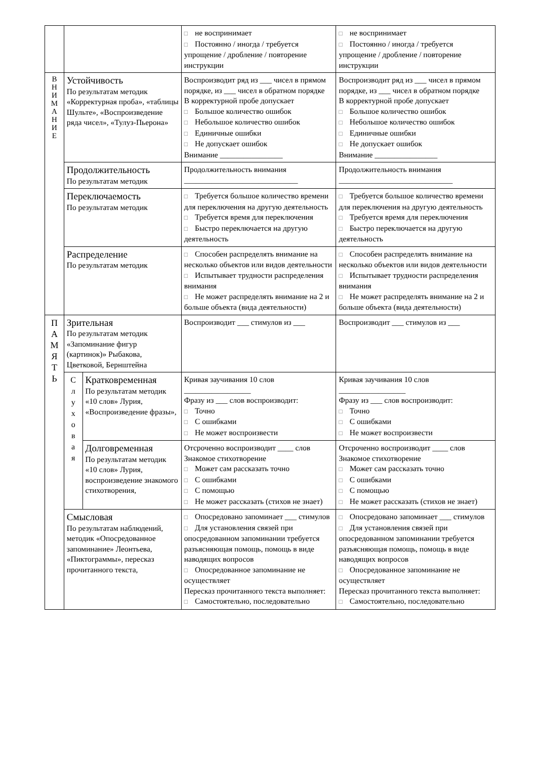| | | | □ не воспринимает □ Постоянно / иногда / требуется упрощение / дробление / повторение инструкции | □ не воспринимает □ Постоянно / иногда / требуется упрощение / дробление / повторение инструкции |
| В Н И М А Н И Е | Устойчивость По результатам методик «Корректурная проба», «таблицы Шульте», «Воспроизведение ряда чисел», «Тулуз-Пьерона» | | Воспроизводит ряд из ___ чисел в прямом порядке, из ___ чисел в обратном порядке В корректурной пробе допускает □ Большое количество ошибок □ Небольшое количество ошибок □ Единичные ошибки □ Не допускает ошибок Внимание ________________ | Воспроизводит ряд из ___ чисел в прямом порядке, из ___ чисел в обратном порядке В корректурной пробе допускает □ Большое количество ошибок □ Небольшое количество ошибок □ Единичные ошибки □ Не допускает ошибок Внимание ________________ |
| | Продолжительность По результатам методик | | Продолжительность внимания _____________________________ | Продолжительность внимания _____________________________ |
| | Переключаемость По результатам методик | | □ Требуется большое количество времени для переключения на другую деятельность □ Требуется время для переключения □ Быстро переключается на другую деятельность | □ Требуется большое количество времени для переключения на другую деятельность □ Требуется время для переключения □ Быстро переключается на другую деятельность |
| | Распределение По результатам методик | | □ Способен распределять внимание на несколько объектов или видов деятельности □ Испытывает трудности распределения внимания □ Не может распределять внимание на 2 и больше объекта (вида деятельности) | □ Способен распределять внимание на несколько объектов или видов деятельности □ Испытывает трудности распределения внимания □ Не может распределять внимание на 2 и больше объекта (вида деятельности) |
| П А М Я Т Ь | Зрительная По результатам методик «Запоминание фигур (картинок)» Рыбакова, Цветковой, Бернштейна | | Воспроизводит ___ стимулов из ___ | Воспроизводит ___ стимулов из ___ |
| | С л у х о в а я | Кратковременная По результатам методик «10 слов» Лурия, «Воспроизведение фразы», | Кривая заучивания 10 слов _________________ Фразу из ___ слов воспроизводит: □ Точно □ С ошибками □ Не может воспроизвести | Кривая заучивания 10 слов _________________ Фразу из ___ слов воспроизводит: □ Точно □ С ошибками □ Не может воспроизвести |
| | | Долговременная По результатам методик «10 слов» Лурия, воспроизведение знакомого стихотворения, | Отсроченно воспроизводит ____ слов Знакомое стихотворение □ Может сам рассказать точно □ С ошибками □ С помощью □ Не может рассказать (стихов не знает) | Отсроченно воспроизводит ____ слов Знакомое стихотворение □ Может сам рассказать точно □ С ошибками □ С помощью □ Не может рассказать (стихов не знает) |
| | Смысловая По результатам наблюдений, методик «Опосредованное запоминание» Леонтьева, «Пиктограммы», пересказ прочитанного текста, | | □ Опосредовано запоминает ___ стимулов □ Для установления связей при опосредованном запоминании требуется разъясняющая помощь, помощь в виде наводящих вопросов □ Опосредованное запоминание не осуществляет Пересказ прочитанного текста выполняет: □ Самостоятельно, последовательно | □ Опосредовано запоминает ___ стимулов □ Для установления связей при опосредованном запоминании требуется разъясняющая помощь, помощь в виде наводящих вопросов □ Опосредованное запоминание не осуществляет Пересказ прочитанного текста выполняет: □ Самостоятельно, последовательно |